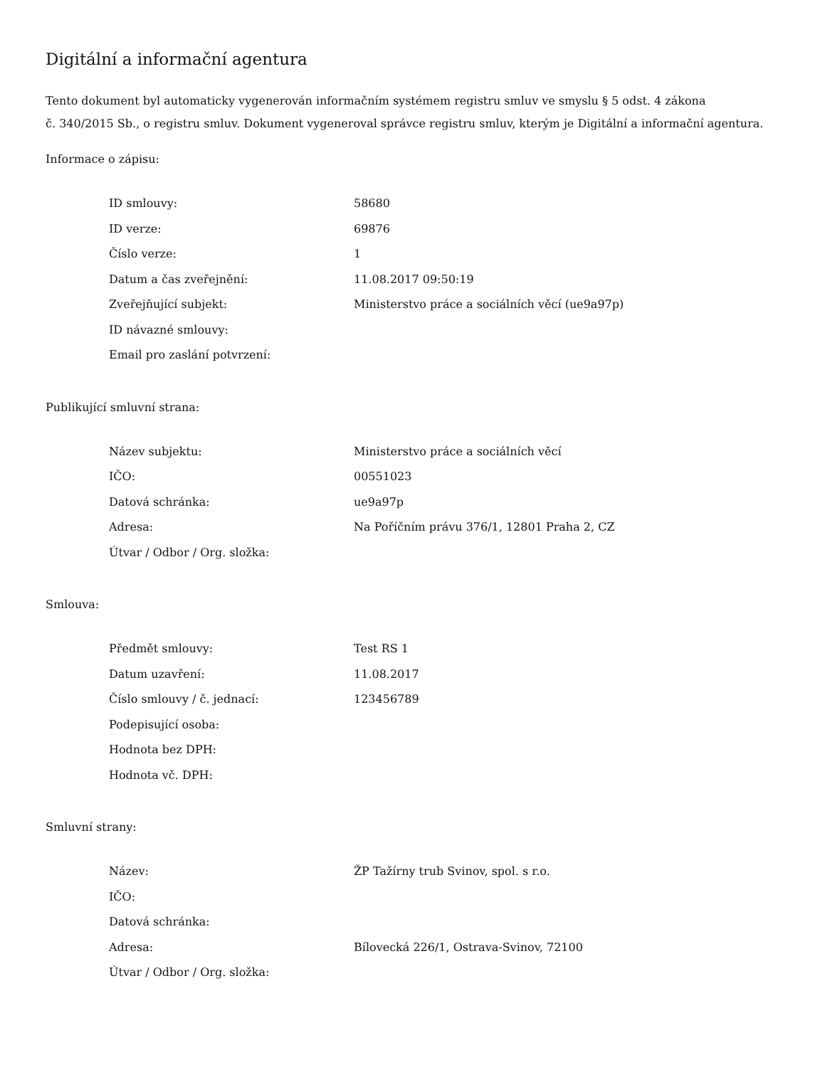Digitální a informační agentura
Tento dokument byl automaticky vygenerován informačním systémem registru smluv ve smyslu § 5 odst. 4 zákona
č. 340/2015 Sb., o registru smluv. Dokument vygeneroval správce registru smluv, kterým je Digitální a informační agentura.
Informace o zápisu:
| ID smlouvy: | 58680 |
| ID verze: | 69876 |
| Číslo verze: | 1 |
| Datum a čas zveřejnění: | 11.08.2017 09:50:19 |
| Zveřejňující subjekt: | Ministerstvo práce a sociálních věcí (ue9a97p) |
| ID návazné smlouvy: | |
| Email pro zaslání potvrzení: | |
Publikující smluvní strana:
| Název subjektu: | Ministerstvo práce a sociálních věcí |
| IČO: | 00551023 |
| Datová schránka: | ue9a97p |
| Adresa: | Na Poříčním právu 376/1, 12801 Praha 2, CZ |
| Útvar / Odbor / Org. složka: | |
Smlouva:
| Předmět smlouvy: | Test RS 1 |
| Datum uzavření: | 11.08.2017 |
| Číslo smlouvy / č. jednací: | 123456789 |
| Podepisující osoba: | |
| Hodnota bez DPH: | |
| Hodnota vč. DPH: | |
Smluvní strany:
| Název: | ŽP Tažírny trub Svinov, spol. s r.o. |
| IČO: | |
| Datová schránka: | |
| Adresa: | Bílovecká 226/1, Ostrava-Svinov, 72100 |
| Útvar / Odbor / Org. složka: | |